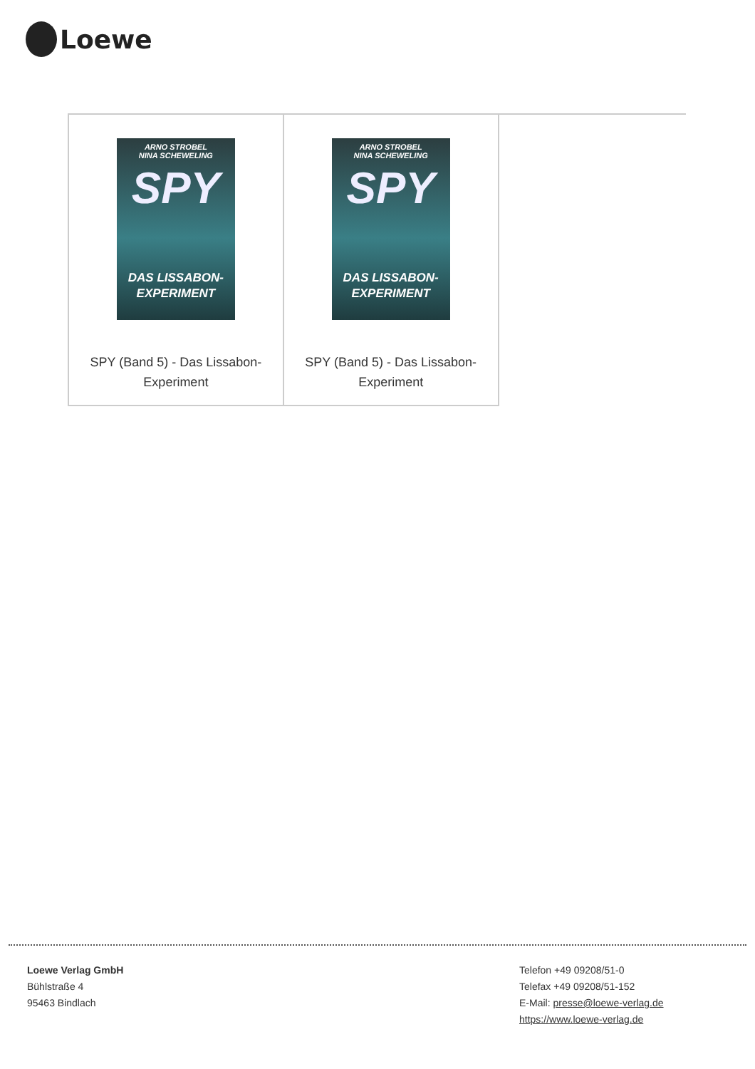Loewe
| ARNO STROBEL NINA SCHEWELING SPY DAS LISSABON- EXPERIMENT SPY (Band 5) - Das Lissabon-Experiment | ARNO STROBEL NINA SCHEWELING SPY DAS LISSABON- EXPERIMENT SPY (Band 5) - Das Lissabon-Experiment | |
Loewe Verlag GmbH
Bühlstraße 4
95463 Bindlach
Telefon +49 09208/51-0
Telefax +49 09208/51-152
E-Mail: presse@loewe-verlag.de
https://www.loewe-verlag.de